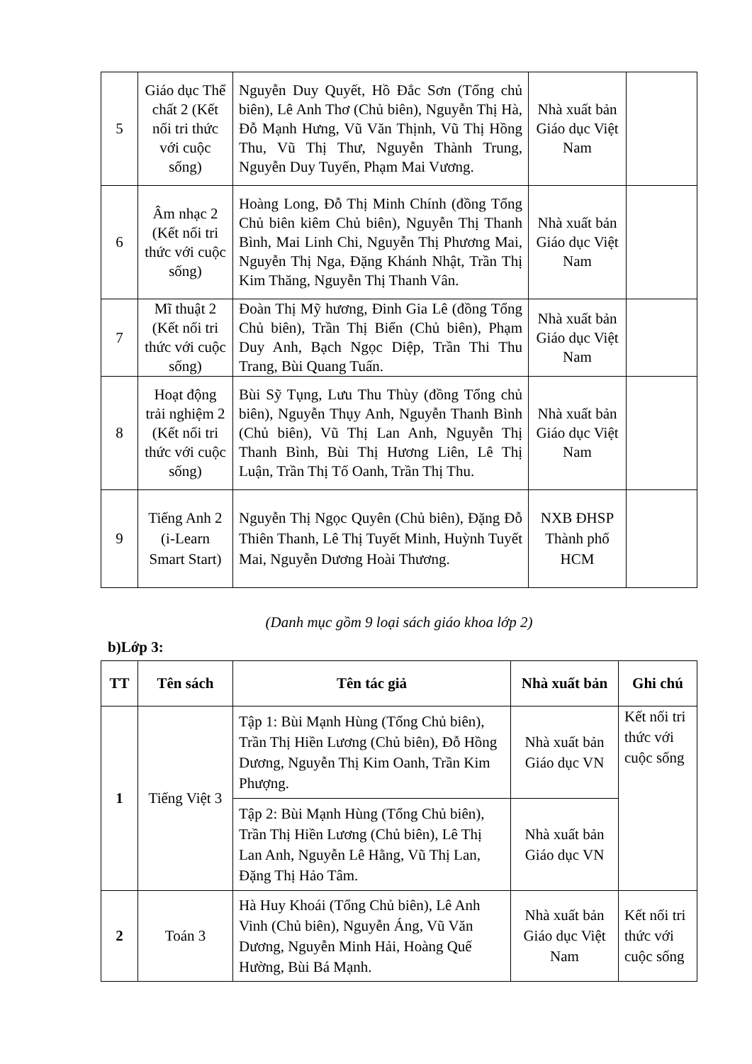| 5 | Giáo dục Thể chất 2 (Kết nối tri thức với cuộc sống) | Nguyễn Duy Quyết, Hồ Đắc Sơn (Tổng chủ biên), Lê Anh Thơ (Chủ biên), Nguyễn Thị Hà, Đỗ Mạnh Hưng, Vũ Văn Thịnh, Vũ Thị Hồng Thu, Vũ Thị Thư, Nguyễn Thành Trung, Nguyễn Duy Tuyến, Phạm Mai Vương. | Nhà xuất bản Giáo dục Việt Nam | |
| 6 | Âm nhạc 2 (Kết nối tri thức với cuộc sống) | Hoàng Long, Đỗ Thị Minh Chính (đồng Tổng Chủ biên kiêm Chủ biên), Nguyễn Thị Thanh Bình, Mai Linh Chi, Nguyễn Thị Phương Mai, Nguyễn Thị Nga, Đặng Khánh Nhật, Trần Thị Kim Thăng, Nguyễn Thị Thanh Vân. | Nhà xuất bản Giáo dục Việt Nam | |
| 7 | Mĩ thuật 2 (Kết nối tri thức với cuộc sống) | Đoàn Thị Mỹ hương, Đinh Gia Lê (đồng Tổng Chủ biên), Trần Thị Biển (Chủ biên), Phạm Duy Anh, Bạch Ngọc Diệp, Trần Thi Thu Trang, Bùi Quang Tuấn. | Nhà xuất bản Giáo dục Việt Nam | |
| 8 | Hoạt động trải nghiệm 2 (Kết nối tri thức với cuộc sống) | Bùi Sỹ Tụng, Lưu Thu Thùy (đồng Tổng chủ biên), Nguyễn Thụy Anh, Nguyễn Thanh Bình (Chủ biên), Vũ Thị Lan Anh, Nguyễn Thị Thanh Bình, Bùi Thị Hương Liên, Lê Thị Luận, Trần Thị Tố Oanh, Trần Thị Thu. | Nhà xuất bản Giáo dục Việt Nam | |
| 9 | Tiếng Anh 2 (i-Learn Smart Start) | Nguyễn Thị Ngọc Quyên (Chủ biên), Đặng Đỗ Thiên Thanh, Lê Thị Tuyết Minh, Huỳnh Tuyết Mai, Nguyễn Dương Hoài Thương. | NXB ĐHSP Thành phố HCM | |
(Danh mục gồm 9 loại sách giáo khoa lớp 2)
b)Lớp 3:
| TT | Tên sách | Tên tác giả | Nhà xuất bản | Ghi chú |
| --- | --- | --- | --- | --- |
| 1 | Tiếng Việt 3 | Tập 1: Bùi Mạnh Hùng (Tổng Chủ biên), Trần Thị Hiền Lương (Chủ biên), Đỗ Hồng Dương, Nguyễn Thị Kim Oanh, Trần Kim Phượng. | Nhà xuất bản Giáo dục VN | Kết nối tri thức với cuộc sống |
| | | Tập 2: Bùi Mạnh Hùng (Tổng Chủ biên), Trần Thị Hiền Lương (Chủ biên), Lê Thị Lan Anh, Nguyễn Lê Hằng, Vũ Thị Lan, Đặng Thị Hảo Tâm. | Nhà xuất bản Giáo dục VN | |
| 2 | Toán 3 | Hà Huy Khoái (Tổng Chủ biên), Lê Anh Vinh (Chủ biên), Nguyễn Áng, Vũ Văn Dương, Nguyễn Minh Hải, Hoàng Quế Hường, Bùi Bá Mạnh. | Nhà xuất bản Giáo dục Việt Nam | Kết nối tri thức với cuộc sống |